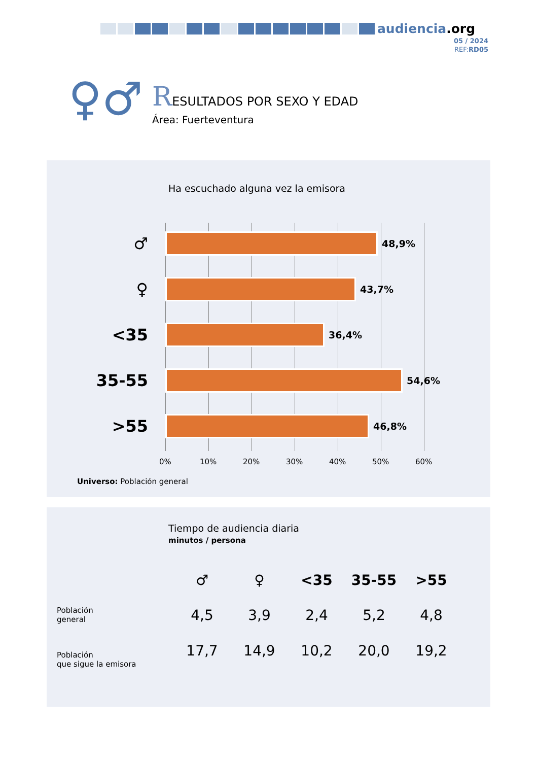audiencia.org
05 / 2024
REF:RD05
♀♂
RESULTADOS POR SEXO Y EDAD
Área: Fuerteventura
Ha escuchado alguna vez la emisora
♂
48,9%
♀
43,7%
<35
36,4%
35-55
54,6%
>55
46,8%
0% 10% 20% 30% 40% 50% 60%
Universo: Población general
Tiempo de audiencia diaria
minutos / persona
| | ♂ | ♀ | <35 | 35-55 | >55 |
| --- | --- | --- | --- | --- | --- |
| Población general | 4,5 | 3,9 | 2,4 | 5,2 | 4,8 |
| Población que sigue la emisora | 17,7 | 14,9 | 10,2 | 20,0 | 19,2 |